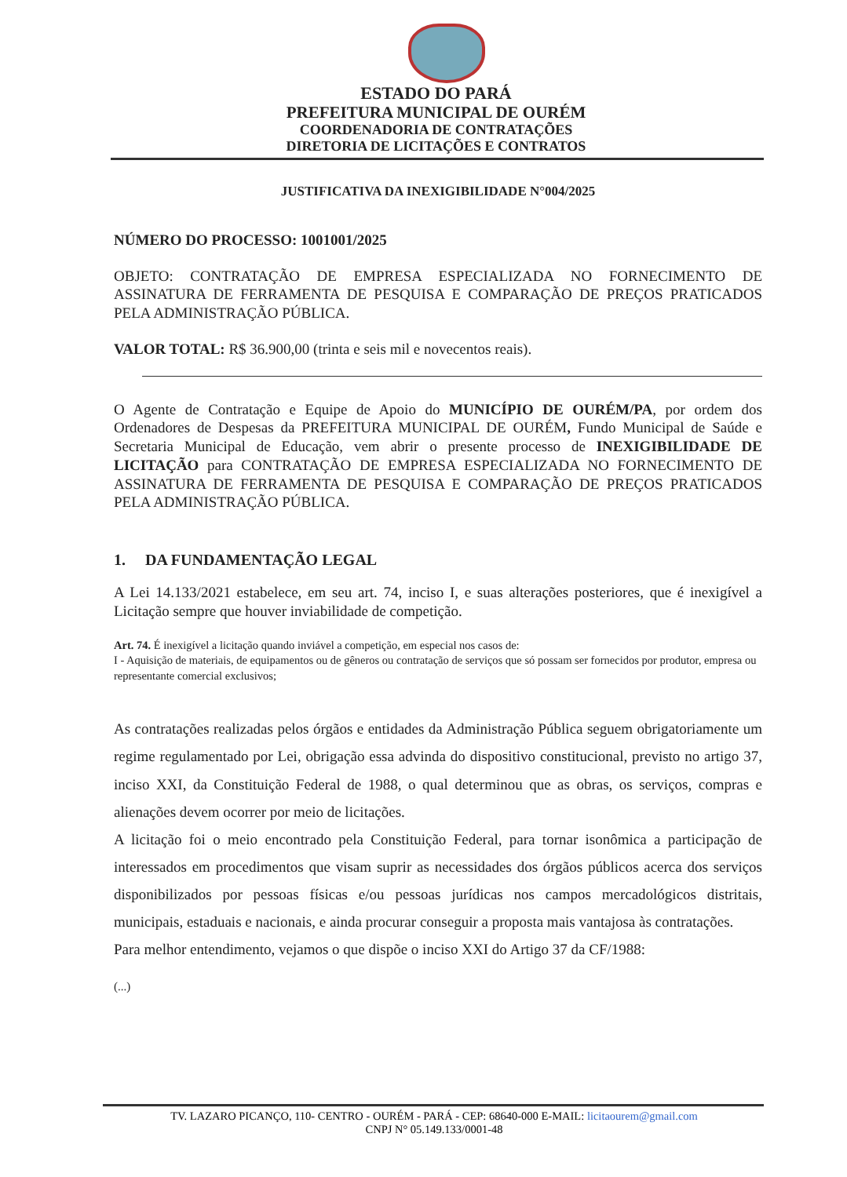ESTADO DO PARÁ
PREFEITURA MUNICIPAL DE OURÉM
COORDENADORIA DE CONTRATAÇÕES
DIRETORIA DE LICITAÇÕES E CONTRATOS
JUSTIFICATIVA DA INEXIGIBILIDADE N°004/2025
NÚMERO DO PROCESSO: 1001001/2025
OBJETO: CONTRATAÇÃO DE EMPRESA ESPECIALIZADA NO FORNECIMENTO DE ASSINATURA DE FERRAMENTA DE PESQUISA E COMPARAÇÃO DE PREÇOS PRATICADOS PELA ADMINISTRAÇÃO PÚBLICA.
VALOR TOTAL: R$ 36.900,00 (trinta e seis mil e novecentos reais).
O Agente de Contratação e Equipe de Apoio do MUNICÍPIO DE OURÉM/PA, por ordem dos Ordenadores de Despesas da PREFEITURA MUNICIPAL DE OURÉM, Fundo Municipal de Saúde e Secretaria Municipal de Educação, vem abrir o presente processo de INEXIGIBILIDADE DE LICITAÇÃO para CONTRATAÇÃO DE EMPRESA ESPECIALIZADA NO FORNECIMENTO DE ASSINATURA DE FERRAMENTA DE PESQUISA E COMPARAÇÃO DE PREÇOS PRATICADOS PELA ADMINISTRAÇÃO PÚBLICA.
1. DA FUNDAMENTAÇÃO LEGAL
A Lei 14.133/2021 estabelece, em seu art. 74, inciso I, e suas alterações posteriores, que é inexigível a Licitação sempre que houver inviabilidade de competição.
Art. 74. É inexigível a licitação quando inviável a competição, em especial nos casos de:
I - Aquisição de materiais, de equipamentos ou de gêneros ou contratação de serviços que só possam ser fornecidos por produtor, empresa ou representante comercial exclusivos;
As contratações realizadas pelos órgãos e entidades da Administração Pública seguem obrigatoriamente um regime regulamentado por Lei, obrigação essa advinda do dispositivo constitucional, previsto no artigo 37, inciso XXI, da Constituição Federal de 1988, o qual determinou que as obras, os serviços, compras e alienações devem ocorrer por meio de licitações.
A licitação foi o meio encontrado pela Constituição Federal, para tornar isonômica a participação de interessados em procedimentos que visam suprir as necessidades dos órgãos públicos acerca dos serviços disponibilizados por pessoas físicas e/ou pessoas jurídicas nos campos mercadológicos distritais, municipais, estaduais e nacionais, e ainda procurar conseguir a proposta mais vantajosa às contratações.
Para melhor entendimento, vejamos o que dispõe o inciso XXI do Artigo 37 da CF/1988:
(...)
TV. LAZARO PICANÇO, 110- CENTRO - OURÉM - PARÁ - CEP: 68640-000 E-MAIL: licitaourem@gmail.com
CNPJ N° 05.149.133/0001-48